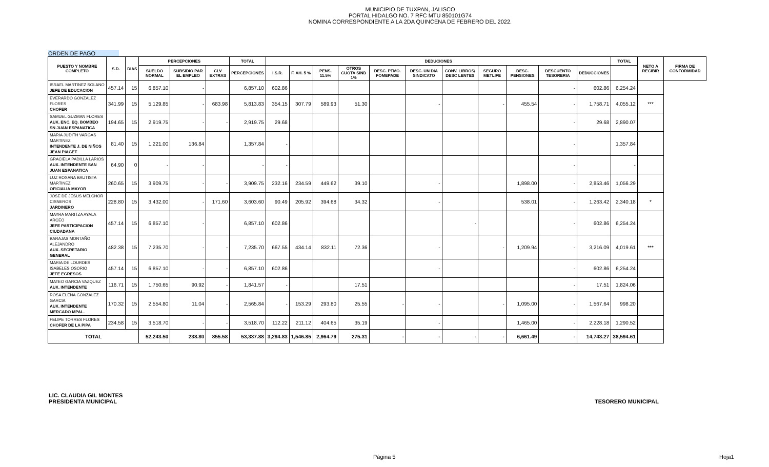MUNICIPIO DE TUXPAN, JALISCO
PORTAL HIDALGO NO. 7 RFC MTU 850101G74
NOMINA CORRESPONDIENTE A LA 2DA QUINCENA DE FEBRERO DEL 2022.
ORDEN DE PAGO
| PUESTO Y NOMBRE COMPLETO | S.D. | DIAS | PERCEPCIONES | | | TOTAL | DEDUCIONES | | | | | | | | | | | TOTAL | NETO A RECIBIR | FIRMA DE CONFORMIDAD |
| --- | --- | --- | --- | --- | --- | --- | --- | --- | --- | --- | --- | --- | --- | --- | --- | --- | --- | --- | --- | --- |
| | | | SUELDO NORMAL | SUBSIDIO PAR EL EMPLEO | CLV EXTRAS | PERCEPCIONES | I.S.R. | F. AH. 5 % | PENS. 11.5% | OTROS CUOTA SIND 1% | DESC. PTMO. FOMEPADE | DESC. UN DIA SINDICATO | CONV. LIBROS/ DESC LENTES | SEGURO METLIFE | DESC. PENSIONES | DESCUENTO TESORERIA | DEDUCCIONES | | | |
| ISRAEL MARTINEZ SOLANO JEFE DE EDUCACION | 457.14 | 15 | 6,857.10 | - | | 6,857.10 | 602.86 | | | | | | | | | - | 602.86 | 6,254.24 | | |
| EVERARDO GONZALEZ FLORES CHOFER | 341.99 | 15 | 5,129.85 | - | 683.98 | 5,813.83 | 354.15 | 307.79 | 589.93 | 51.30 | | - | | - | 455.54 | - | 1,758.71 | 4,055.12 | *** | |
| SAMUEL GUZMAN FLORES AUX. ENC. EQ. BOMBEO SN JUAN ESPANATICA | 194.65 | 15 | 2,919.75 | - | - | 2,919.75 | 29.68 | | | | | | | | | - | 29.68 | 2,890.07 | | |
| MARIA JUDITH VARGAS MARTINEZ INTENDENTE J. DE NIÑOS JEAN PIAGET | 81.40 | 15 | 1,221.00 | 136.84 | | 1,357.84 | - | | | | | | | | | - | | 1,357.84 | | |
| GRACIELA PADILLA LARIOS AUX. INTENDENTE SAN JUAN ESPANATICA | 64.90 | 0 | - | - | | - | - | | | | | | | | | - | | - | | |
| LUZ ROXANA BAUTISTA MARTINEZ OFICIALIA MAYOR | 260.65 | 15 | 3,909.75 | - | - | 3,909.75 | 232.16 | 234.59 | 449.62 | 39.10 | | - | | | 1,898.00 | - | 2,853.46 | 1,056.29 | | |
| JOSE DE JESUS MELCHOR CISNEROS JARDINERO | 228.80 | 15 | 3,432.00 | - | 171.60 | 3,603.60 | 90.49 | 205.92 | 394.68 | 34.32 | | - | | | 538.01 | - | 1,263.42 | 2,340.18 | * | |
| MAYRA MARITZA AYALA ARCEO JEFE PARTICIPACION CIUDADANA | 457.14 | 15 | 6,857.10 | - | | 6,857.10 | 602.86 | | | | | | - | | | - | 602.86 | 6,254.24 | | |
| BARAJAS MONTAÑO ALEJANDRO AUX. SECRETARIO GENERAL | 482.38 | 15 | 7,235.70 | - | - | 7,235.70 | 667.55 | 434.14 | 832.11 | 72.36 | | - | | - | 1,209.94 | - | 3,216.09 | 4,019.61 | *** | |
| MARIA DE LOURDES ISABELES OSORIO JEFE EGRESOS | 457.14 | 15 | 6,857.10 | - | - | 6,857.10 | 602.86 | | | | | - | | | | - | 602.86 | 6,254.24 | | |
| MATEO GARCIA VAZQUEZ AUX. INTENDENTE | 116.71 | 15 | 1,750.65 | 90.92 | - | 1,841.57 | - | | | 17.51 | | | | | | - | 17.51 | 1,824.06 | | |
| ROSA ELENA GONZALEZ GARCIA AUX. INTENDENTE MERCADO MPAL. | 170.32 | 15 | 2,554.80 | 11.04 | - | 2,565.84 | - | 153.29 | 293.80 | 25.55 | - | - | | - | 1,095.00 | - | 1,567.64 | 998.20 | | |
| FELIPE TORRES FLORES CHOFER DE LA PIPA | 234.58 | 15 | 3,518.70 | - | - | 3,518.70 | 112.22 | 211.12 | 404.65 | 35.19 | | - | | | 1,465.00 | - | 2,228.18 | 1,290.52 | | |
| TOTAL | | | 52,243.50 | 238.80 | 855.58 | 53,337.88 | 3,294.83 | 1,546.85 | 2,964.79 | 275.31 | - | - | - | - | 6,661.49 | - | 14,743.27 | 38,594.61 | | |
LIC. CLAUDIA GIL MONTES
PRESIDENTA MUNICIPAL
TESORERO MUNICIPAL
Página 5 Hoja1